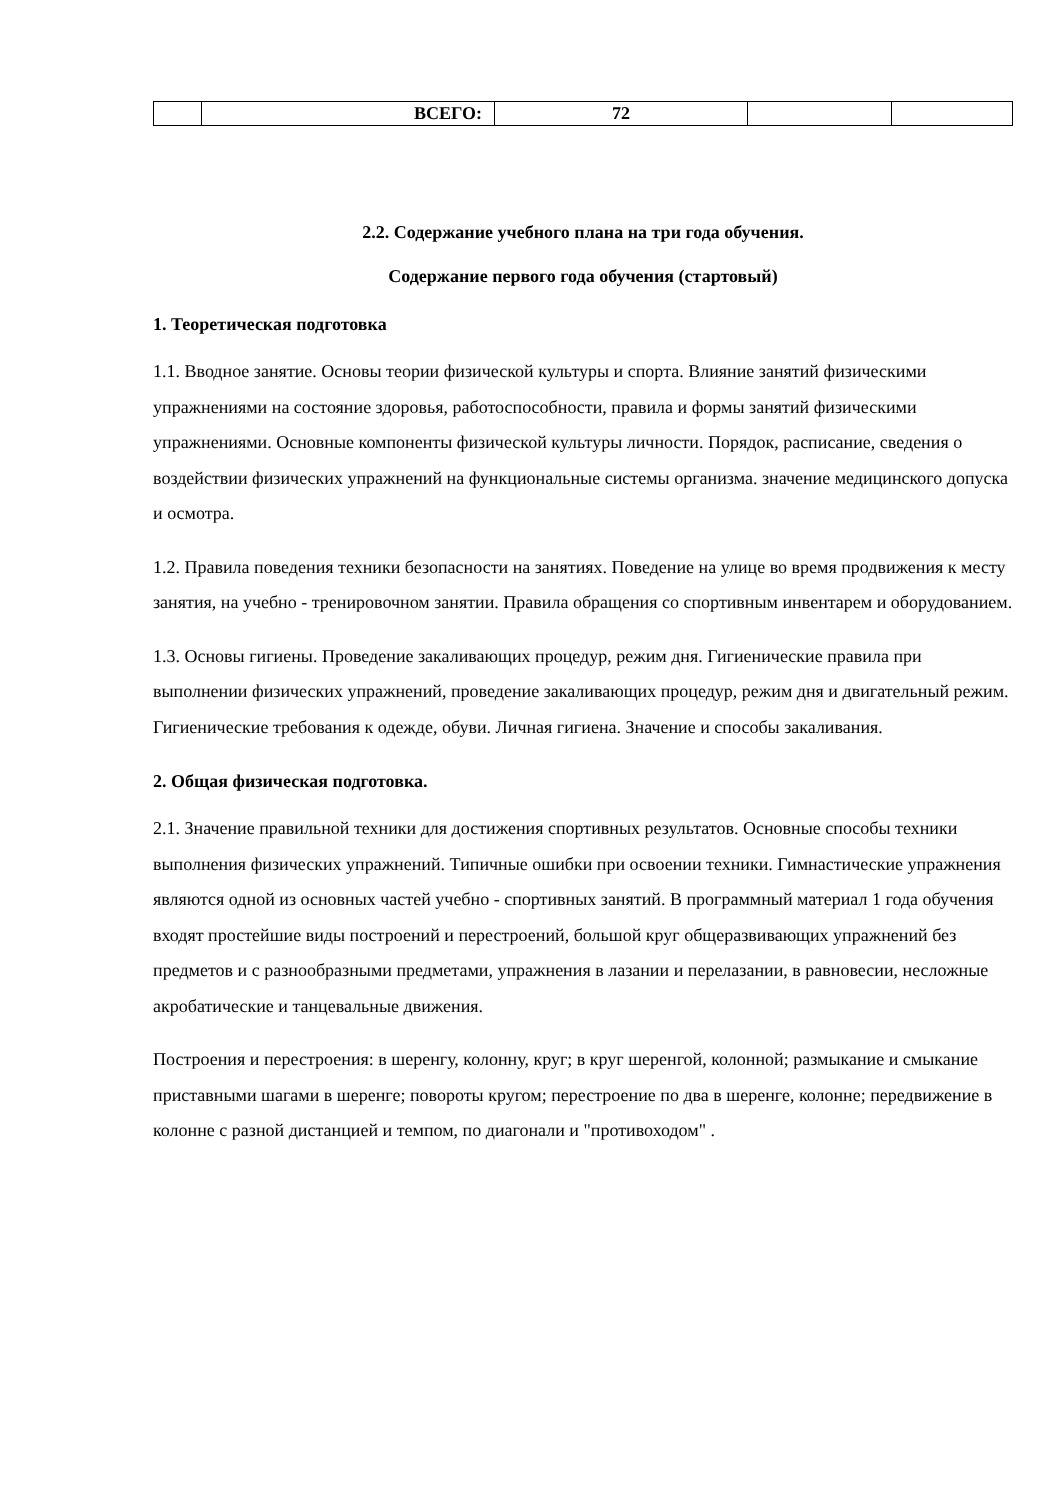| | ВСЕГО: | 72 | | |
2.2. Содержание учебного плана на три года обучения.
Содержание первого года обучения (стартовый)
1. Теоретическая подготовка
1.1. Вводное занятие. Основы теории физической культуры и спорта. Влияние занятий физическими упражнениями на состояние здоровья, работоспособности, правила и формы занятий физическими упражнениями. Основные компоненты физической культуры личности. Порядок, расписание, сведения о воздействии физических упражнений на функциональные системы организма. значение медицинского допуска и осмотра.
1.2. Правила поведения техники безопасности на занятиях. Поведение на улице во время продвижения к месту занятия, на учебно - тренировочном занятии. Правила обращения со спортивным инвентарем и оборудованием.
1.3. Основы гигиены. Проведение закаливающих процедур, режим дня. Гигиенические правила при выполнении физических упражнений, проведение закаливающих процедур, режим дня и двигательный режим. Гигиенические требования к одежде, обуви. Личная гигиена. Значение и способы закаливания.
2. Общая физическая подготовка.
2.1. Значение правильной техники для достижения спортивных результатов. Основные способы техники выполнения физических упражнений. Типичные ошибки при освоении техники. Гимнастические упражнения являются одной из основных частей учебно - спортивных занятий. В программный материал 1 года обучения входят простейшие виды построений и перестроений, большой круг общеразвивающих упражнений без предметов и с разнообразными предметами, упражнения в лазании и перелазании, в равновесии, несложные акробатические и танцевальные движения.
Построения и перестроения: в шеренгу, колонну, круг; в круг шеренгой, колонной; размыкание и смыкание приставными шагами в шеренге; повороты кругом; перестроение по два в шеренге, колонне; передвижение в колонне с разной дистанцией и темпом, по диагонали и "противоходом" .